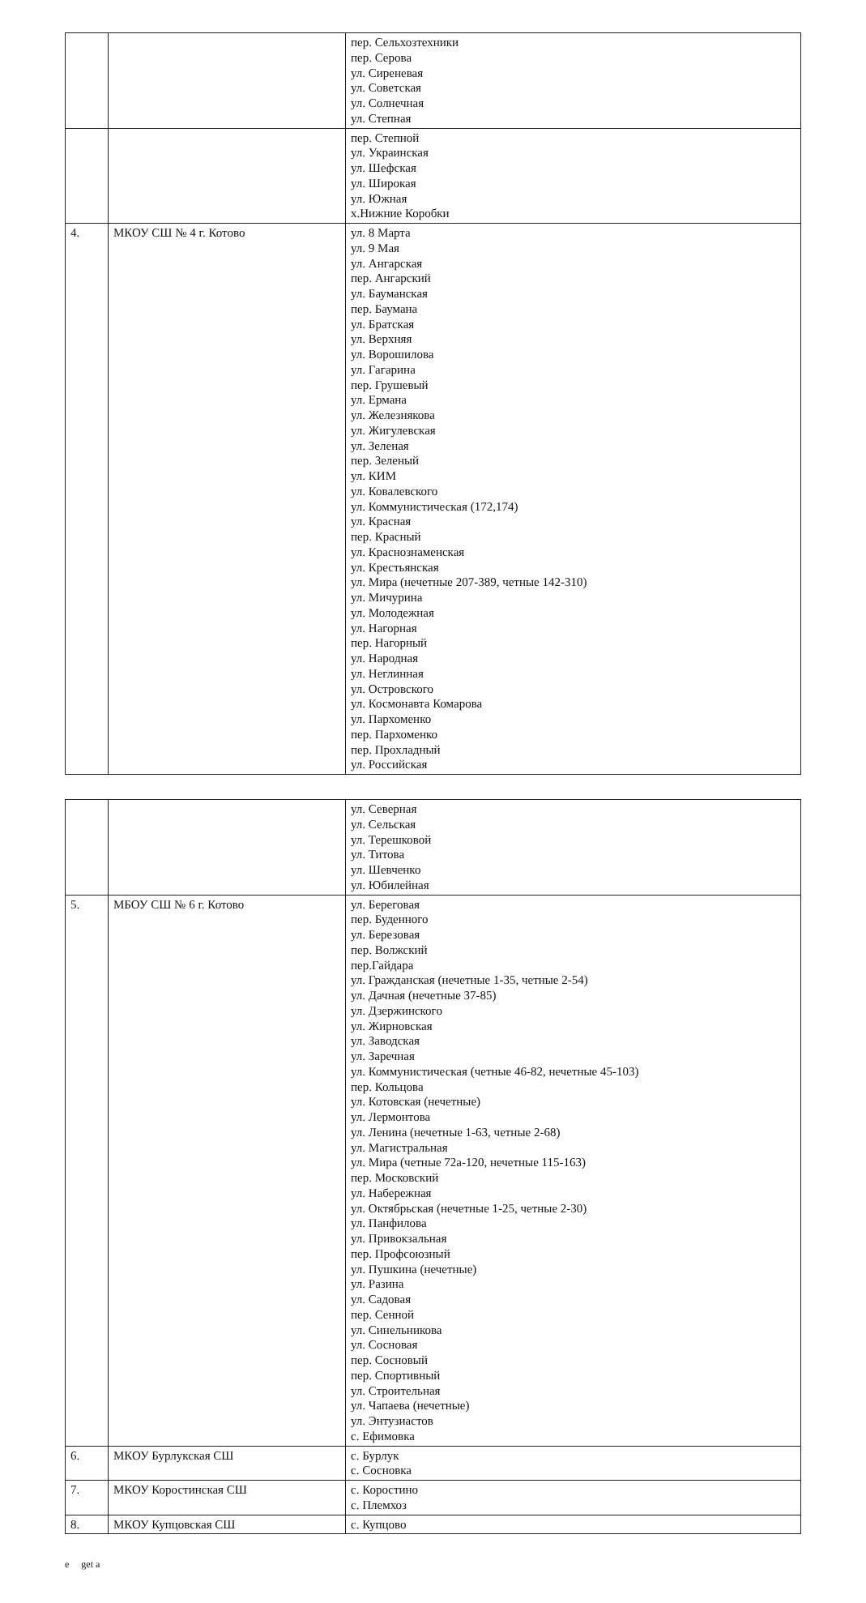| | | пер. Сельхозтехники пер. Серова ул. Сиреневая ул. Советская ул. Солнечная ул. Степная |
| | | пер. Степной ул. Украинская ул. Шефская ул. Широкая ул. Южная х.Нижние Коробки |
| 4. | МКОУ СШ № 4 г. Котово | ул. 8 Марта ул. 9 Мая ул. Ангарская пер. Ангарский ул. Бауманская пер. Баумана ул. Братская ул. Верхняя ул. Ворошилова ул. Гагарина пер. Грушевый ул. Ермана ул. Железнякова ул. Жигулевская ул. Зеленая пер. Зеленый ул. КИМ ул. Ковалевского ул. Коммунистическая (172,174) ул. Красная пер. Красный ул. Краснознаменская ул. Крестьянская ул. Мира (нечетные 207-389, четные 142-310) ул. Мичурина ул. Молодежная ул. Нагорная пер. Нагорный ул. Народная ул. Неглинная ул. Островского ул. Космонавта Комарова ул. Пархоменко пер. Пархоменко пер. Прохладный ул. Российская |
| | | ул. Северная ул. Сельская ул. Терешковой ул. Титова ул. Шевченко ул. Юбилейная |
| 5. | МБОУ СШ № 6 г. Котово | ул. Береговая пер. Буденного ул. Березовая пер. Волжский пер.Гайдара ул. Гражданская (нечетные 1-35, четные 2-54) ул. Дачная (нечетные 37-85) ул. Дзержинского ул. Жирновская ул. Заводская ул. Заречная ул. Коммунистическая (четные 46-82, нечетные 45-103) пер. Кольцова ул. Котовская (нечетные) ул. Лермонтова ул. Ленина (нечетные 1-63, четные 2-68) ул. Магистральная ул. Мира (четные 72а-120, нечетные 115-163) пер. Московский ул. Набережная ул. Октябрьская (нечетные 1-25, четные 2-30) ул. Панфилова ул. Привокзальная пер. Профсоюзный ул. Пушкина (нечетные) ул. Разина ул. Садовая пер. Сенной ул. Синельникова ул. Сосновая пер. Сосновый пер. Спортивный ул. Строительная ул. Чапаева (нечетные) ул. Энтузиастов с. Ефимовка |
| 6. | МКОУ Бурлукская СШ | с. Бурлук с. Сосновка |
| 7. | МКОУ Коростинская СШ | с. Коростино с. Племхоз |
| 8. | МКОУ Купцовская СШ | с. Купцово |
e get a